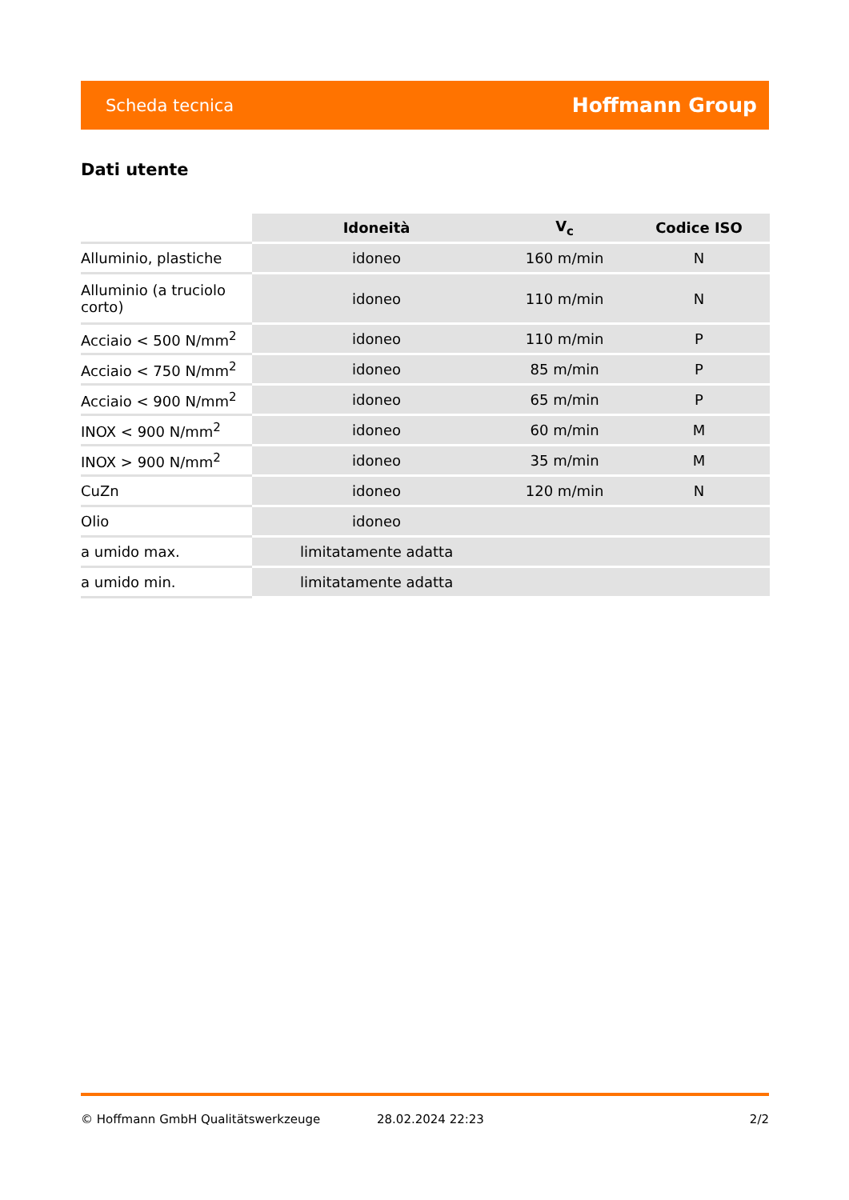Scheda tecnica Hoffmann Group
Dati utente
| | Idoneità | V<sub>c</sub> | Codice ISO |
| --- | --- | --- | --- |
| Alluminio, plastiche | idoneo | 160 m/min | N |
| Alluminio (a truciolo corto) | idoneo | 110 m/min | N |
| Acciaio < 500 N/mm<sup>2</sup> | idoneo | 110 m/min | P |
| Acciaio < 750 N/mm<sup>2</sup> | idoneo | 85 m/min | P |
| Acciaio < 900 N/mm<sup>2</sup> | idoneo | 65 m/min | P |
| INOX < 900 N/mm<sup>2</sup> | idoneo | 60 m/min | M |
| INOX > 900 N/mm<sup>2</sup> | idoneo | 35 m/min | M |
| CuZn | idoneo | 120 m/min | N |
| Olio | idoneo | | |
| a umido max. | limitatamente adatta | | |
| a umido min. | limitatamente adatta | | |
© Hoffmann GmbH Qualitätswerkzeuge 28.02.2024 22:23 2/2